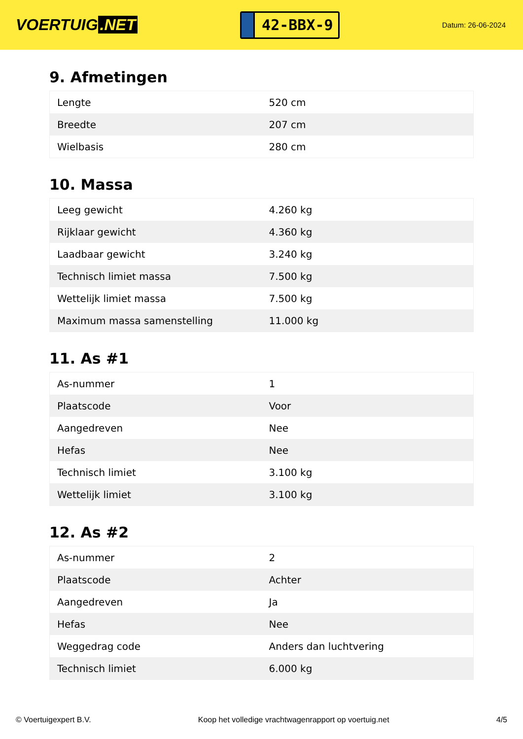VOERTUIG.NET
42-BBX-9
Datum: 26-06-2024
9. Afmetingen
| Lengte | 520 cm |
| Breedte | 207 cm |
| Wielbasis | 280 cm |
10. Massa
| Leeg gewicht | 4.260 kg |
| Rijklaar gewicht | 4.360 kg |
| Laadbaar gewicht | 3.240 kg |
| Technisch limiet massa | 7.500 kg |
| Wettelijk limiet massa | 7.500 kg |
| Maximum massa samenstelling | 11.000 kg |
11. As #1
| As-nummer | 1 |
| Plaatscode | Voor |
| Aangedreven | Nee |
| Hefas | Nee |
| Technisch limiet | 3.100 kg |
| Wettelijk limiet | 3.100 kg |
12. As #2
| As-nummer | 2 |
| Plaatscode | Achter |
| Aangedreven | Ja |
| Hefas | Nee |
| Weggedrag code | Anders dan luchtvering |
| Technisch limiet | 6.000 kg |
© Voertuigexpert B.V. Koop het volledige vrachtwagenrapport op voertuig.net 4/5